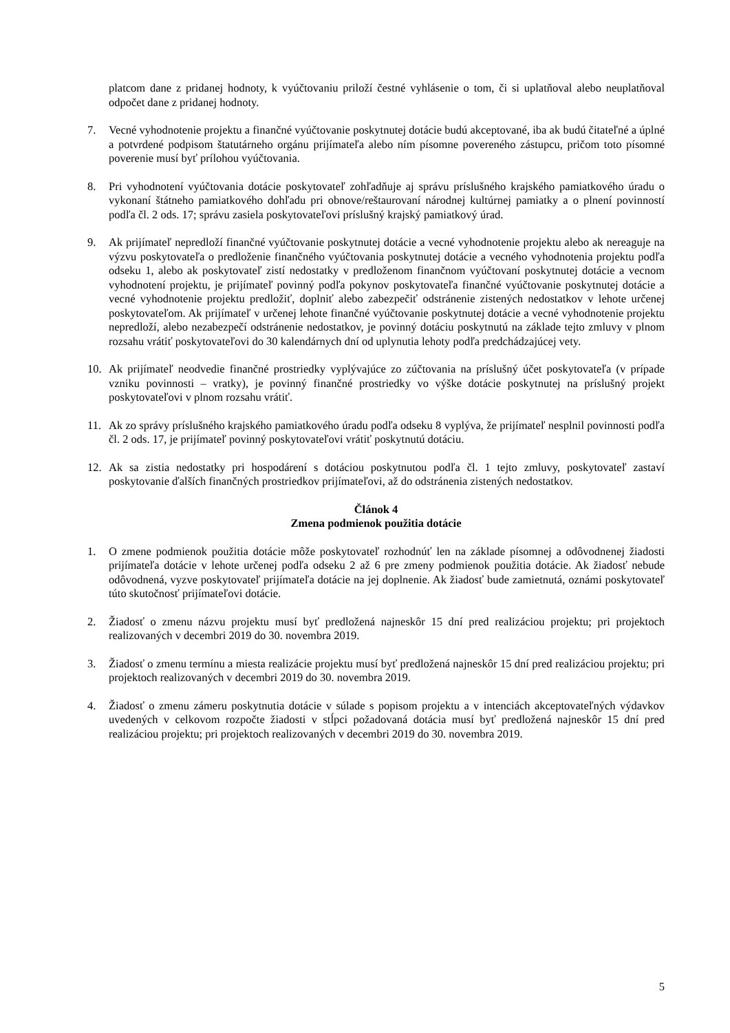platcom dane z pridanej hodnoty, k vyúčtovaniu priloží čestné vyhlásenie o tom, či si uplatňoval alebo neuplatňoval odpočet dane z pridanej hodnoty.
7. Vecné vyhodnotenie projektu a finančné vyúčtovanie poskytnutej dotácie budú akceptované, iba ak budú čitateľné a úplné a potvrdené podpisom štatutárneho orgánu prijímateľa alebo ním písomne povereného zástupcu, pričom toto písomné poverenie musí byť prílohou vyúčtovania.
8. Pri vyhodnotení vyúčtovania dotácie poskytovateľ zohľadňuje aj správu príslušného krajského pamiatkového úradu o vykonaní štátneho pamiatkového dohľadu pri obnove/reštaurovaní národnej kultúrnej pamiatky a o plnení povinností podľa čl. 2 ods. 17; správu zasiela poskytovateľovi príslušný krajský pamiatkový úrad.
9. Ak prijímateľ nepredloží finančné vyúčtovanie poskytnutej dotácie a vecné vyhodnotenie projektu alebo ak nereaguje na výzvu poskytovateľa o predloženie finančného vyúčtovania poskytnutej dotácie a vecného vyhodnotenia projektu podľa odseku 1, alebo ak poskytovateľ zistí nedostatky v predloženom finančnom vyúčtovaní poskytnutej dotácie a vecnom vyhodnotení projektu, je prijímateľ povinný podľa pokynov poskytovateľa finančné vyúčtovanie poskytnutej dotácie a vecné vyhodnotenie projektu predložiť, doplniť alebo zabezpečiť odstránenie zistených nedostatkov v lehote určenej poskytovateľom. Ak prijímateľ v určenej lehote finančné vyúčtovanie poskytnutej dotácie a vecné vyhodnotenie projektu nepredloží, alebo nezabezpečí odstránenie nedostatkov, je povinný dotáciu poskytnutú na základe tejto zmluvy v plnom rozsahu vrátiť poskytovateľovi do 30 kalendárnych dní od uplynutia lehoty podľa predchádzajúcej vety.
10. Ak prijímateľ neodvedie finančné prostriedky vyplývajúce zo zúčtovania na príslušný účet poskytovateľa (v prípade vzniku povinnosti – vratky), je povinný finančné prostriedky vo výške dotácie poskytnutej na príslušný projekt poskytovateľovi v plnom rozsahu vrátiť.
11. Ak zo správy príslušného krajského pamiatkového úradu podľa odseku 8 vyplýva, že prijímateľ nesplnil povinnosti podľa čl. 2 ods. 17, je prijímateľ povinný poskytovateľovi vrátiť poskytnutú dotáciu.
12. Ak sa zistia nedostatky pri hospodárení s dotáciou poskytnutou podľa čl. 1 tejto zmluvy, poskytovateľ zastaví poskytovanie ďalších finančných prostriedkov prijímateľovi, až do odstránenia zistených nedostatkov.
Článok 4
Zmena podmienok použitia dotácie
1. O zmene podmienok použitia dotácie môže poskytovateľ rozhodnúť len na základe písomnej a odôvodnenej žiadosti prijímateľa dotácie v lehote určenej podľa odseku 2 až 6 pre zmeny podmienok použitia dotácie. Ak žiadosť nebude odôvodnená, vyzve poskytovateľ prijímateľa dotácie na jej doplnenie. Ak žiadosť bude zamietnutá, oznámi poskytovateľ túto skutočnosť prijímateľovi dotácie.
2. Žiadosť o zmenu názvu projektu musí byť predložená najneskôr 15 dní pred realizáciou projektu; pri projektoch realizovaných v decembri 2019 do 30. novembra 2019.
3. Žiadosť o zmenu termínu a miesta realizácie projektu musí byť predložená najneskôr 15 dní pred realizáciou projektu; pri projektoch realizovaných v decembri 2019 do 30. novembra 2019.
4. Žiadosť o zmenu zámeru poskytnutia dotácie v súlade s popisom projektu a v intenciách akceptovateľných výdavkov uvedených v celkovom rozpočte žiadosti v stĺpci požadovaná dotácia musí byť predložená najneskôr 15 dní pred realizáciou projektu; pri projektoch realizovaných v decembri 2019 do 30. novembra 2019.
5